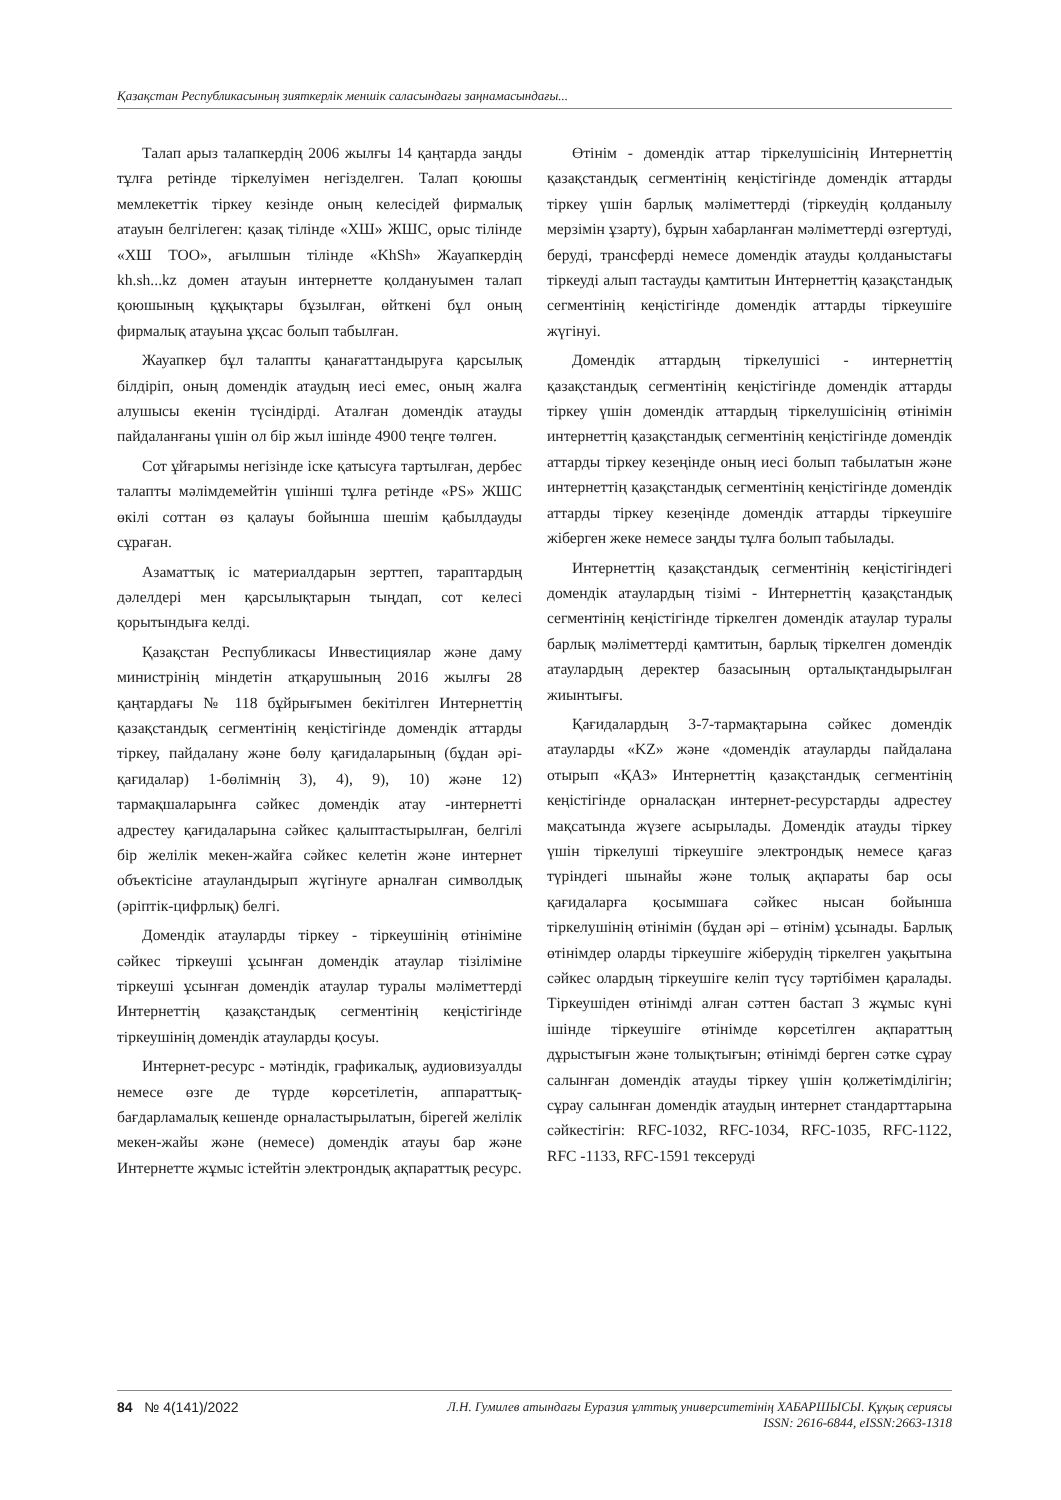Қазақстан Республикасының зияткерлік меншік саласындағы заңнамасындағы...
Талап арыз талапкердің 2006 жылғы 14 қаңтарда заңды тұлға ретінде тіркелуімен негізделген. Талап қоюшы мемлекеттік тіркеу кезінде оның келесідей фирмалық атауын белгілеген: қазақ тілінде «ХШ» ЖШС, орыс тілінде «ХШ ТОО», ағылшын тілінде «KhSh» Жауапкердің kh.sh...kz домен атауын интернетте қолдануымен талап қоюшының құқықтары бұзылған, өйткені бұл оның фирмалық атауына ұқсас болып табылған.
Жауапкер бұл талапты қанағаттандыруға қарсылық білдіріп, оның домендік атаудың иесі емес, оның жалға алушысы екенін түсіндірді. Аталған домендік атауды пайдаланғаны үшін ол бір жыл ішінде 4900 теңге төлген.
Сот ұйғарымы негізінде іске қатысуға тартылған, дербес талапты мәлімдемейтін үшінші тұлға ретінде «PS» ЖШС өкілі соттан өз қалауы бойынша шешім қабылдауды сұраған.
Азаматтық іс материалдарын зерттеп, тараптардың дәлелдері мен қарсылықтарын тыңдап, сот келесі қорытындыға келді.
Қазақстан Республикасы Инвестициялар және даму министрінің міндетін атқарушының 2016 жылғы 28 қаңтардағы № 118 бұйрығымен бекітілген Интернеттің қазақстандық сегментінің кеңістігінде домендік аттарды тіркеу, пайдалану және бөлу қағидаларының (бұдан әрі-қағидалар) 1-бөлімнің 3), 4), 9), 10) және 12) тармақшаларынға сәйкес домендік атау -интернетті адрестеу қағидаларына сәйкес қалыптастырылған, белгілі бір желілік мекен-жайға сәйкес келетін және интернет объектісіне атауландырып жүгінуге арналған символдық (әріптік-цифрлық) белгі.
Домендік атауларды тіркеу - тіркеушінің өтініміне сәйкес тіркеуші ұсынған домендік атаулар тізіліміне тіркеуші ұсынған домендік атаулар туралы мәліметтерді Интернеттің қазақстандық сегментінің кеңістігінде тіркеушінің домендік атауларды қосуы.
Интернет-ресурс - мәтіндік, графикалық, аудиовизуалды немесе өзге де түрде көрсетілетін, аппараттық-бағдарламалық кешенде орналастырылатын, бірегей желілік мекен-жайы және (немесе) домендік атауы бар және Интернетте жұмыс істейтін электрондық ақпараттық ресурс.
Өтінім - домендік аттар тіркелушісінің Интернеттің қазақстандық сегментінің кеңістігінде домендік аттарды тіркеу үшін барлық мәліметтерді (тіркеудің қолданылу мерзімін ұзарту), бұрын хабарланған мәліметтерді өзгертуді, беруді, трансферді немесе домендік атауды қолданыстағы тіркеуді алып тастауды қамтитын Интернеттің қазақстандық сегментінің кеңістігінде домендік аттарды тіркеушіге жүгінуі.
Домендік аттардың тіркелушісі - интернеттің қазақстандық сегментінің кеңістігінде домендік аттарды тіркеу үшін домендік аттардың тіркелушісінің өтінімін интернеттің қазақстандық сегментінің кеңістігінде домендік аттарды тіркеу кезеңінде оның иесі болып табылатын және интернеттің қазақстандық сегментінің кеңістігінде домендік аттарды тіркеу кезеңінде домендік аттарды тіркеушіге жіберген жеке немесе заңды тұлға болып табылады.
Интернеттің қазақстандық сегментінің кеңістігіндегі домендік атаулардың тізімі - Интернеттің қазақстандық сегментінің кеңістігінде тіркелген домендік атаулар туралы барлық мәліметтерді қамтитын, барлық тіркелген домендік атаулардың деректер базасының орталықтандырылған жиынтығы.
Қағидалардың 3-7-тармақтарына сәйкес домендік атауларды «KZ» және «домендік атауларды пайдалана отырып «ҚАЗ» Интернеттің қазақстандық сегментінің кеңістігінде орналасқан интернет-ресурстарды адрестеу мақсатында жүзеге асырылады. Домендік атауды тіркеу үшін тіркелуші тіркеушіге электрондық немесе қағаз түріндегі шынайы және толық ақпараты бар осы қағидаларға қосымшаға сәйкес нысан бойынша тіркелушінің өтінімін (бұдан әрі – өтінім) ұсынады. Барлық өтінімдер оларды тіркеушіге жіберудің тіркелген уақытына сәйкес олардың тіркеушіге келіп түсу тәртібімен қаралады. Тіркеушіден өтінімді алған сәттен бастап 3 жұмыс күні ішінде тіркеушіге өтінімде көрсетілген ақпараттың дұрыстығын және толықтығын; өтінімді берген сәтке сұрау салынған домендік атауды тіркеу үшін қолжетімділігін; сұрау салынған домендік атаудың интернет стандарттарына сәйкестігін: RFC-1032, RFC-1034, RFC-1035, RFC-1122, RFC -1133, RFC-1591 тексеруді
84 № 4(141)/2022 Л.Н. Гумилев атындағы Еуразия ұлттық университетінің ХАБАРШЫСЫ. Құқық сериясы
ISSN: 2616-6844, eISSN:2663-1318